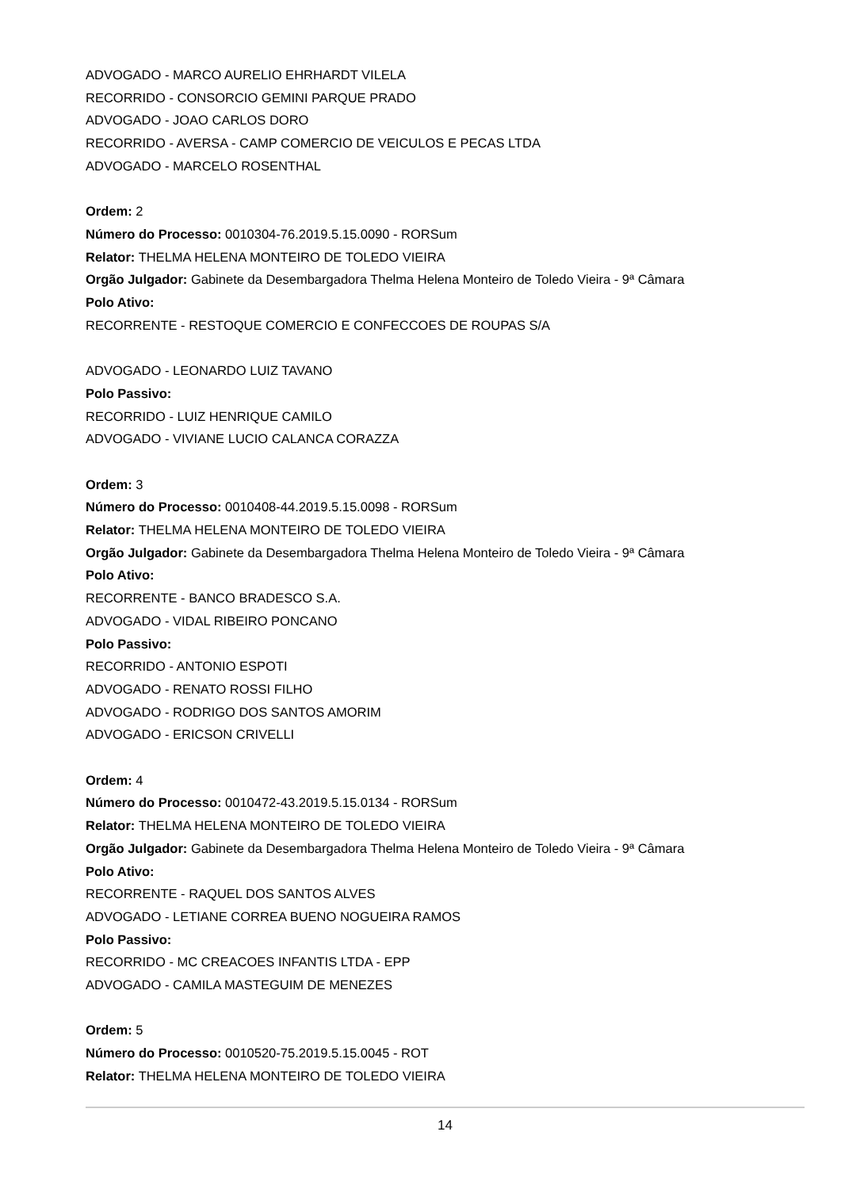ADVOGADO - MARCO AURELIO EHRHARDT VILELA
RECORRIDO - CONSORCIO GEMINI PARQUE PRADO
ADVOGADO - JOAO CARLOS DORO
RECORRIDO - AVERSA - CAMP COMERCIO DE VEICULOS E PECAS LTDA
ADVOGADO - MARCELO ROSENTHAL
Ordem: 2
Número do Processo: 0010304-76.2019.5.15.0090 - RORSum
Relator: THELMA HELENA MONTEIRO DE TOLEDO VIEIRA
Orgão Julgador: Gabinete da Desembargadora Thelma Helena Monteiro de Toledo Vieira - 9ª Câmara
Polo Ativo:
RECORRENTE - RESTOQUE COMERCIO E CONFECCOES DE ROUPAS S/A
ADVOGADO - LEONARDO LUIZ TAVANO
Polo Passivo:
RECORRIDO - LUIZ HENRIQUE CAMILO
ADVOGADO - VIVIANE LUCIO CALANCA CORAZZA
Ordem: 3
Número do Processo: 0010408-44.2019.5.15.0098 - RORSum
Relator: THELMA HELENA MONTEIRO DE TOLEDO VIEIRA
Orgão Julgador: Gabinete da Desembargadora Thelma Helena Monteiro de Toledo Vieira - 9ª Câmara
Polo Ativo:
RECORRENTE - BANCO BRADESCO S.A.
ADVOGADO - VIDAL RIBEIRO PONCANO
Polo Passivo:
RECORRIDO - ANTONIO ESPOTI
ADVOGADO - RENATO ROSSI FILHO
ADVOGADO - RODRIGO DOS SANTOS AMORIM
ADVOGADO - ERICSON CRIVELLI
Ordem: 4
Número do Processo: 0010472-43.2019.5.15.0134 - RORSum
Relator: THELMA HELENA MONTEIRO DE TOLEDO VIEIRA
Orgão Julgador: Gabinete da Desembargadora Thelma Helena Monteiro de Toledo Vieira - 9ª Câmara
Polo Ativo:
RECORRENTE - RAQUEL DOS SANTOS ALVES
ADVOGADO - LETIANE CORREA BUENO NOGUEIRA RAMOS
Polo Passivo:
RECORRIDO - MC CREACOES INFANTIS LTDA - EPP
ADVOGADO - CAMILA MASTEGUIM DE MENEZES
Ordem: 5
Número do Processo: 0010520-75.2019.5.15.0045 - ROT
Relator: THELMA HELENA MONTEIRO DE TOLEDO VIEIRA
14